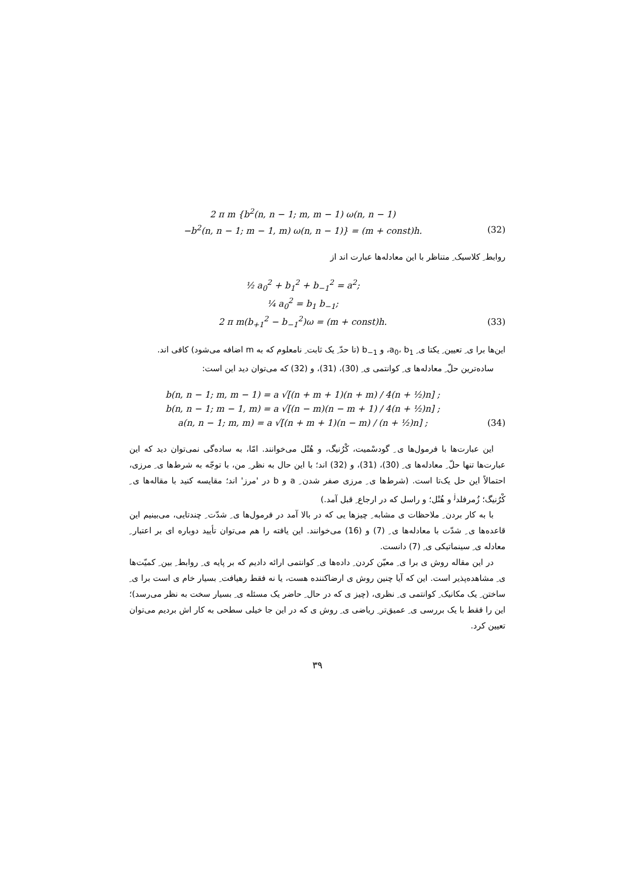2 π m {b<sup>2</sup>(n, n − 1; m, m − 1) ω(n, n − 1)
−b<sup>2</sup>(n, n − 1; m − 1, m) ω(n, n − 1)} = (m + const)h. (32)
روابط ِ کلاسیک ِ متناظر با این معادله‌ها عبارت اند از
½ a<sub>0</sub><sup>2</sup> + b<sub>1</sub><sup>2</sup> + b<sub>−1</sub><sup>2</sup> = a<sup>2</sup>;
¼ a<sub>0</sub><sup>2</sup> = b<sub>1</sub> b<sub>−1</sub>;
2 π m(b<sub>+1</sub><sup>2</sup> − b<sub>−1</sub><sup>2</sup>)ω = (m + const)h. (33)
این‌ها برا ی ِ تعیین ِ یکتا ی ِ a<sub>0</sub>، b<sub>1</sub>، و b<sub>−1</sub> (تا حدّ ِ یک ثابت ِ نامعلوم که به m اضافه می‌شود) کافی اند.
ساده‌ترین حلّ ِ معادله‌ها ی ِ کوانتمی ی ِ (30)، (31)، و (32) که می‌توان دید این است:
b(n, n − 1; m, m − 1) = a √[(n + m + 1)(n + m) / 4(n + ½)n] ;
b(n, n − 1; m − 1, m) = a √[(n − m)(n − m + 1) / 4(n + ½)n] ;
a(n, n − 1; m, m) = a √[(n + m + 1)(n − m) / (n + ½)n] ; (34)
این عبارت‌ها با فرمول‌ها ی ِ گودسْمیت، کْرُنیگ، و هُنْل می‌خوانند. امّا، به ساده‌گی نمی‌توان دید که این عبارت‌ها تنها حلّ ِ معادله‌ها ی ِ (30)، (31)، و (32) اند؛ با این حال به نظر ِ من، با توجّه به شرط‌ها ی ِ مرزی، احتمالاً این حل یک‌تا است. (شرط‌ها ی ِ مرزی صفر شدن ِ a و b در 'مرز' اند؛ مقایسه کنید با مقاله‌ها ی ِ کْرُنیگ؛ زُمرفلد<sup>j</sup> و هُنْل؛ و راسل که در ارجاع ِ قبل آمد.)
با به کار بردن ِ ملاحظات ی مشابه ِ چیزها یی که در بالا آمد در فرمول‌ها ی ِ شدّت ِ چندتایی، می‌بینیم این قاعده‌ها ی ِ شدّت با معادله‌ها ی ِ (7) و (16) می‌خوانند. این یافته را هم می‌توان تأیید دوباره ای بر اعتبار ِ معادله ی ِ سینماتیکی ی ِ (7) دانست.
در این مقاله روش ی برا ی ِ معیّن کردن ِ داده‌ها ی ِ کوانتمی ارائه دادیم که بر پایه ی ِ روابط ِ بین ِ کمیّت‌ها ی ِ مشاهده‌پذیر است. این که آیا چنین روش ی ارضاکننده هست، یا نه فقط رهیافت ِ بسیار خام ی است برا ی ِ ساختن ِ یک مکانیک ِ کوانتمی ی ِ نظری، (چیز ی که در حال ِ حاضر یک مسئله ی ِ بسیار سخت به نظر می‌رسد)؛ این را فقط با یک بررسی ی ِ عمیق‌تر ِ ریاضی ی ِ روش ی که در این جا خیلی سطحی به کار اش بردیم می‌توان تعیین کرد.
۳۹